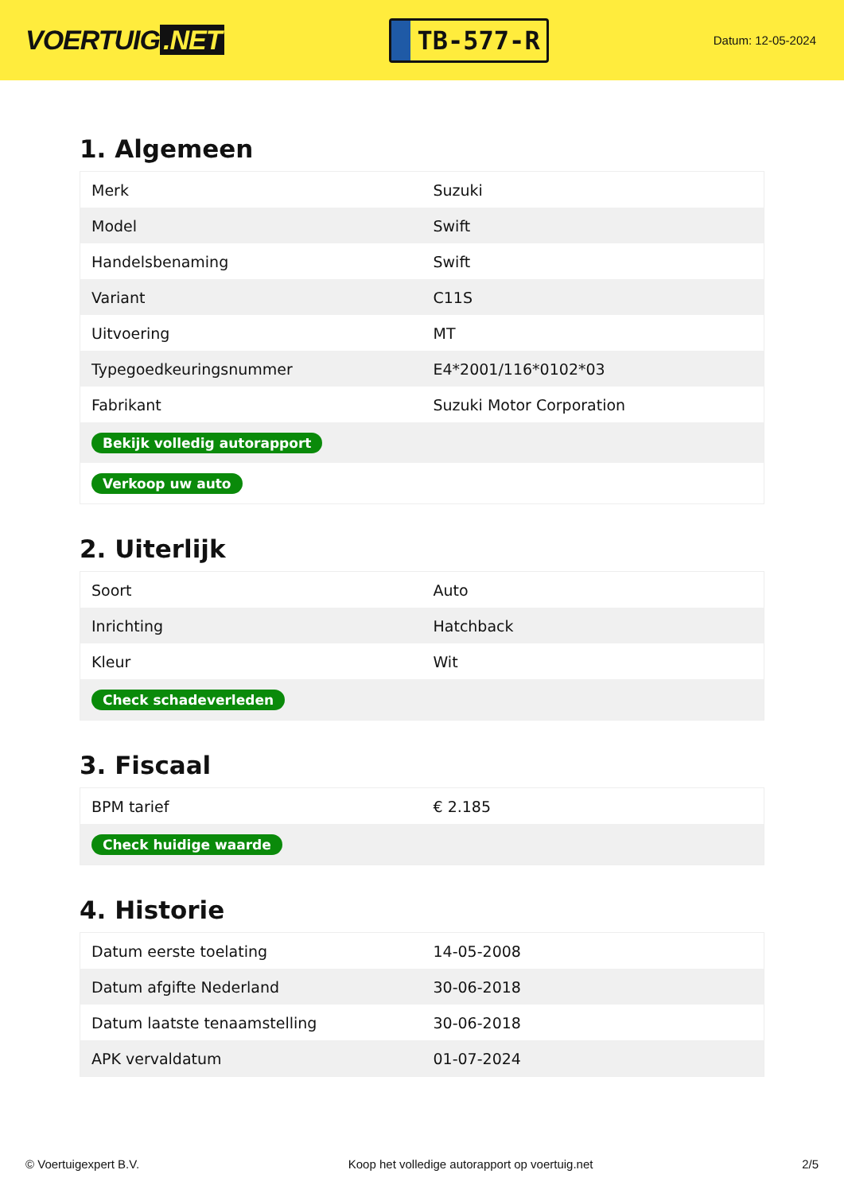VOERTUIG.NET
TB-577-R
Datum: 12-05-2024
1. Algemeen
| Merk | Suzuki |
| Model | Swift |
| Handelsbenaming | Swift |
| Variant | C11S |
| Uitvoering | MT |
| Typegoedkeuringsnummer | E4*2001/116*0102*03 |
| Fabrikant | Suzuki Motor Corporation |
| Bekijk volledig autorapport | |
| Verkoop uw auto | |
2. Uiterlijk
| Soort | Auto |
| Inrichting | Hatchback |
| Kleur | Wit |
| Check schadeverleden | |
3. Fiscaal
| BPM tarief | € 2.185 |
| Check huidige waarde | |
4. Historie
| Datum eerste toelating | 14-05-2008 |
| Datum afgifte Nederland | 30-06-2018 |
| Datum laatste tenaamstelling | 30-06-2018 |
| APK vervaldatum | 01-07-2024 |
© Voertuigexpert B.V. Koop het volledige autorapport op voertuig.net 2/5